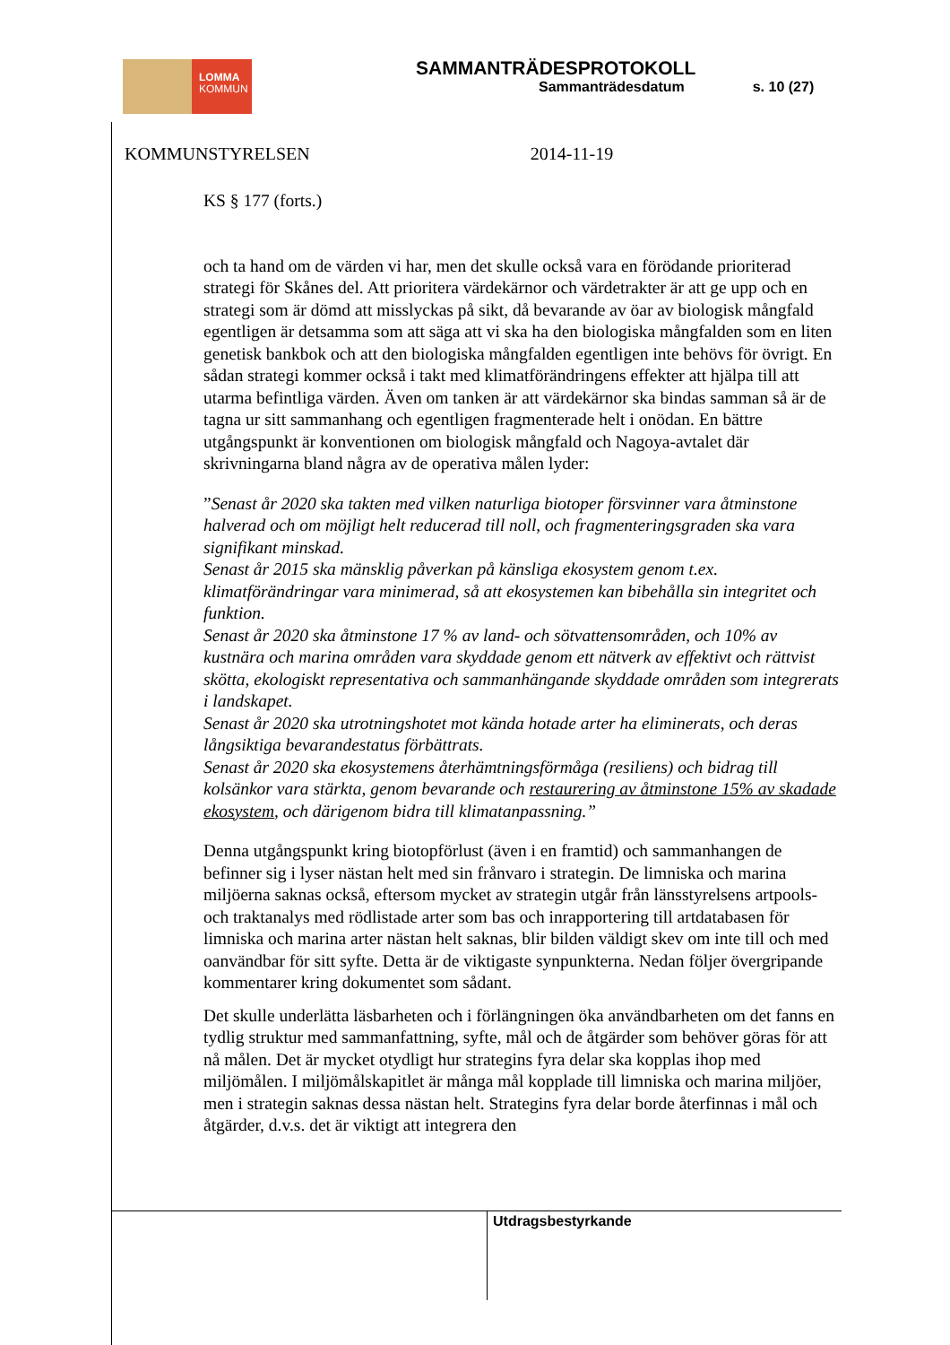LOMMA
KOMMUN
SAMMANTRÄDESPROTOKOLL
Sammanträdesdatum s. 10 (27)
KOMMUNSTYRELSEN 2014-11-19
KS § 177 (forts.)
och ta hand om de värden vi har, men det skulle också vara en förödande prioriterad strategi för Skånes del. Att prioritera värdekärnor och värdetrakter är att ge upp och en strategi som är dömd att misslyckas på sikt, då bevarande av öar av biologisk mångfald egentligen är detsamma som att säga att vi ska ha den biologiska mångfalden som en liten genetisk bankbok och att den biologiska mångfalden egentligen inte behövs för övrigt. En sådan strategi kommer också i takt med klimatförändringens effekter att hjälpa till att utarma befintliga värden. Även om tanken är att värdekärnor ska bindas samman så är de tagna ur sitt sammanhang och egentligen fragmenterade helt i onödan. En bättre utgångspunkt är konventionen om biologisk mångfald och Nagoya-avtalet där skrivningarna bland några av de operativa målen lyder:
”Senast år 2020 ska takten med vilken naturliga biotoper försvinner vara åtminstone halverad och om möjligt helt reducerad till noll, och fragmenteringsgraden ska vara signifikant minskad.
Senast år 2015 ska mänsklig påverkan på känsliga ekosystem genom t.ex. klimatförändringar vara minimerad, så att ekosystemen kan bibehålla sin integritet och funktion.
Senast år 2020 ska åtminstone 17 % av land- och sötvattensområden, och 10% av kustnära och marina områden vara skyddade genom ett nätverk av effektivt och rättvist skötta, ekologiskt representativa och sammanhängande skyddade områden som integrerats i landskapet.
Senast år 2020 ska utrotningshotet mot kända hotade arter ha eliminerats, och deras långsiktiga bevarandestatus förbättrats.
Senast år 2020 ska ekosystemens återhämtningsförmåga (resiliens) och bidrag till kolsänkor vara stärkta, genom bevarande och restaurering av åtminstone 15% av skadade ekosystem, och därigenom bidra till klimatanpassning.”
Denna utgångspunkt kring biotopförlust (även i en framtid) och sammanhangen de befinner sig i lyser nästan helt med sin frånvaro i strategin. De limniska och marina miljöerna saknas också, eftersom mycket av strategin utgår från länsstyrelsens artpools- och traktanalys med rödlistade arter som bas och inrapportering till artdatabasen för limniska och marina arter nästan helt saknas, blir bilden väldigt skev om inte till och med oanvändbar för sitt syfte. Detta är de viktigaste synpunkterna. Nedan följer övergripande kommentarer kring dokumentet som sådant.
Det skulle underlätta läsbarheten och i förlängningen öka användbarheten om det fanns en tydlig struktur med sammanfattning, syfte, mål och de åtgärder som behöver göras för att nå målen. Det är mycket otydligt hur strategins fyra delar ska kopplas ihop med miljömålen. I miljömålskapitlet är många mål kopplade till limniska och marina miljöer, men i strategin saknas dessa nästan helt. Strategins fyra delar borde återfinnas i mål och åtgärder, d.v.s. det är viktigt att integrera den
Utdragsbestyrkande